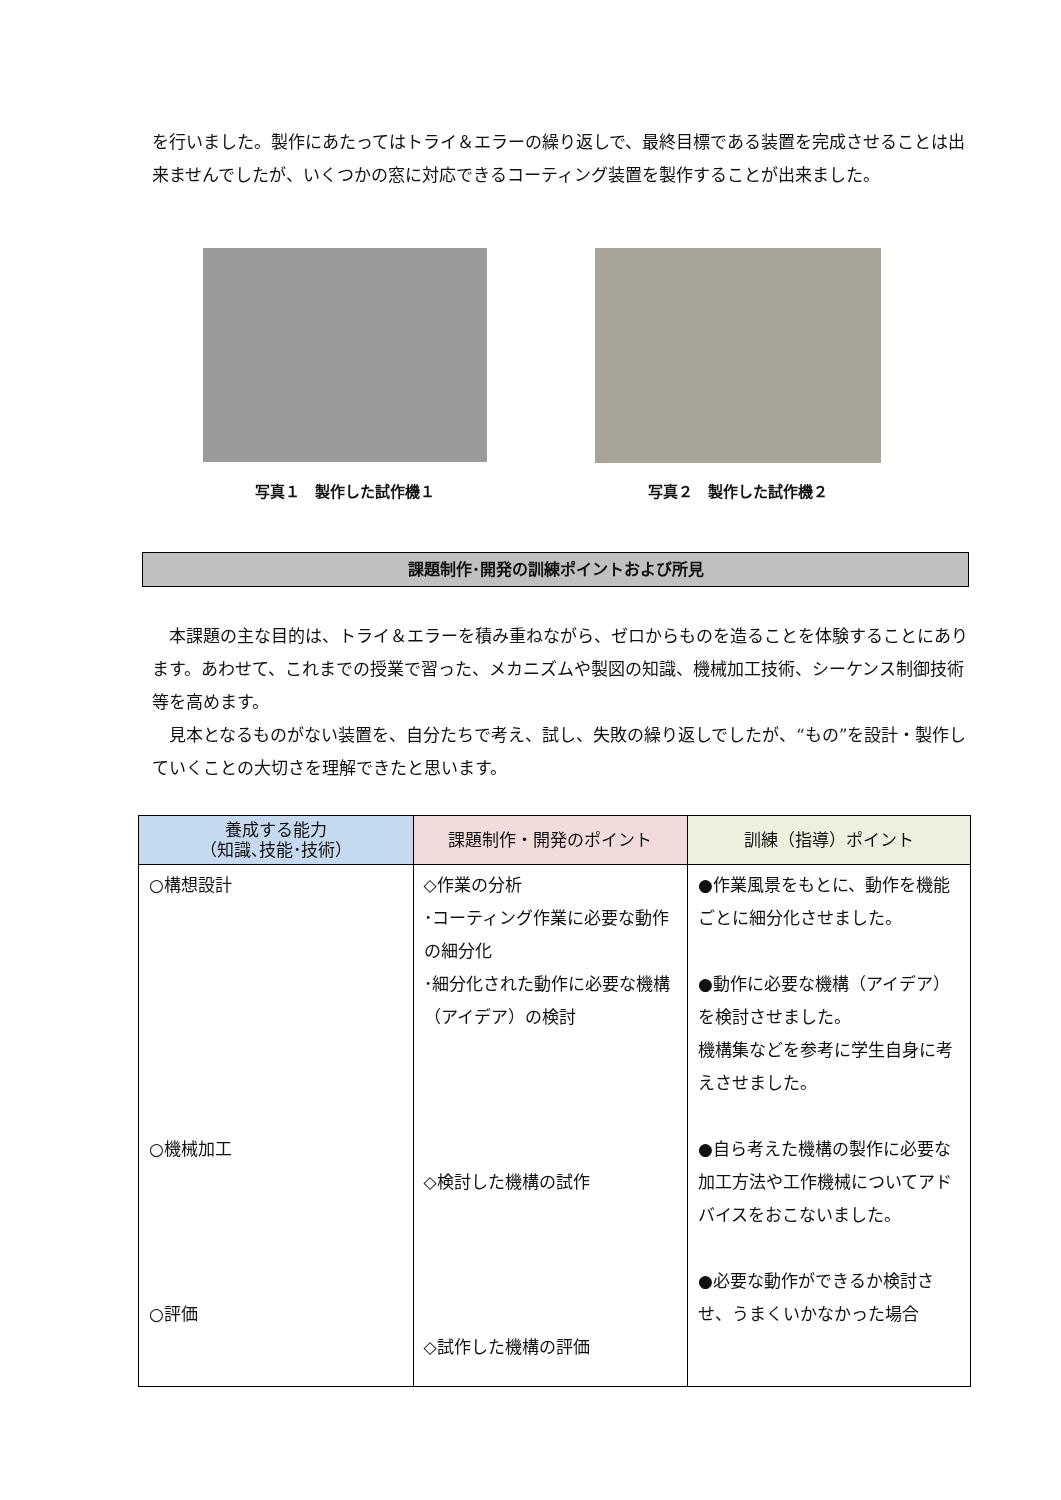を行いました。製作にあたってはトライ＆エラーの繰り返しで、最終目標である装置を完成させることは出来ませんでしたが、いくつかの窓に対応できるコーティング装置を製作することが出来ました。
写真１　製作した試作機１ 写真２　製作した試作機２
課題制作･開発の訓練ポイントおよび所見
　本課題の主な目的は、トライ＆エラーを積み重ねながら、ゼロからものを造ることを体験することにあります。あわせて、これまでの授業で習った、メカニズムや製図の知識、機械加工技術、シーケンス制御技術等を高めます。
　見本となるものがない装置を、自分たちで考え、試し、失敗の繰り返しでしたが、“もの”を設計・製作していくことの大切さを理解できたと思います。
| 養成する能力 （知識､技能･技術） | 課題制作・開発のポイント | 訓練（指導）ポイント |
| --- | --- | --- |
| ○構想設計 ○機械加工 ○評価 | ◇作業の分析 ･コーティング作業に必要な動作の細分化 ･細分化された動作に必要な機構（アイデア）の検討 ◇検討した機構の試作 ◇試作した機構の評価 | ●作業風景をもとに、動作を機能ごとに細分化させました。 ●動作に必要な機構（アイデア）を検討させました。 機構集などを参考に学生自身に考えさせました。 ●自ら考えた機構の製作に必要な加工方法や工作機械についてアドバイスをおこないました。 ●必要な動作ができるか検討させ、うまくいかなかった場合 |